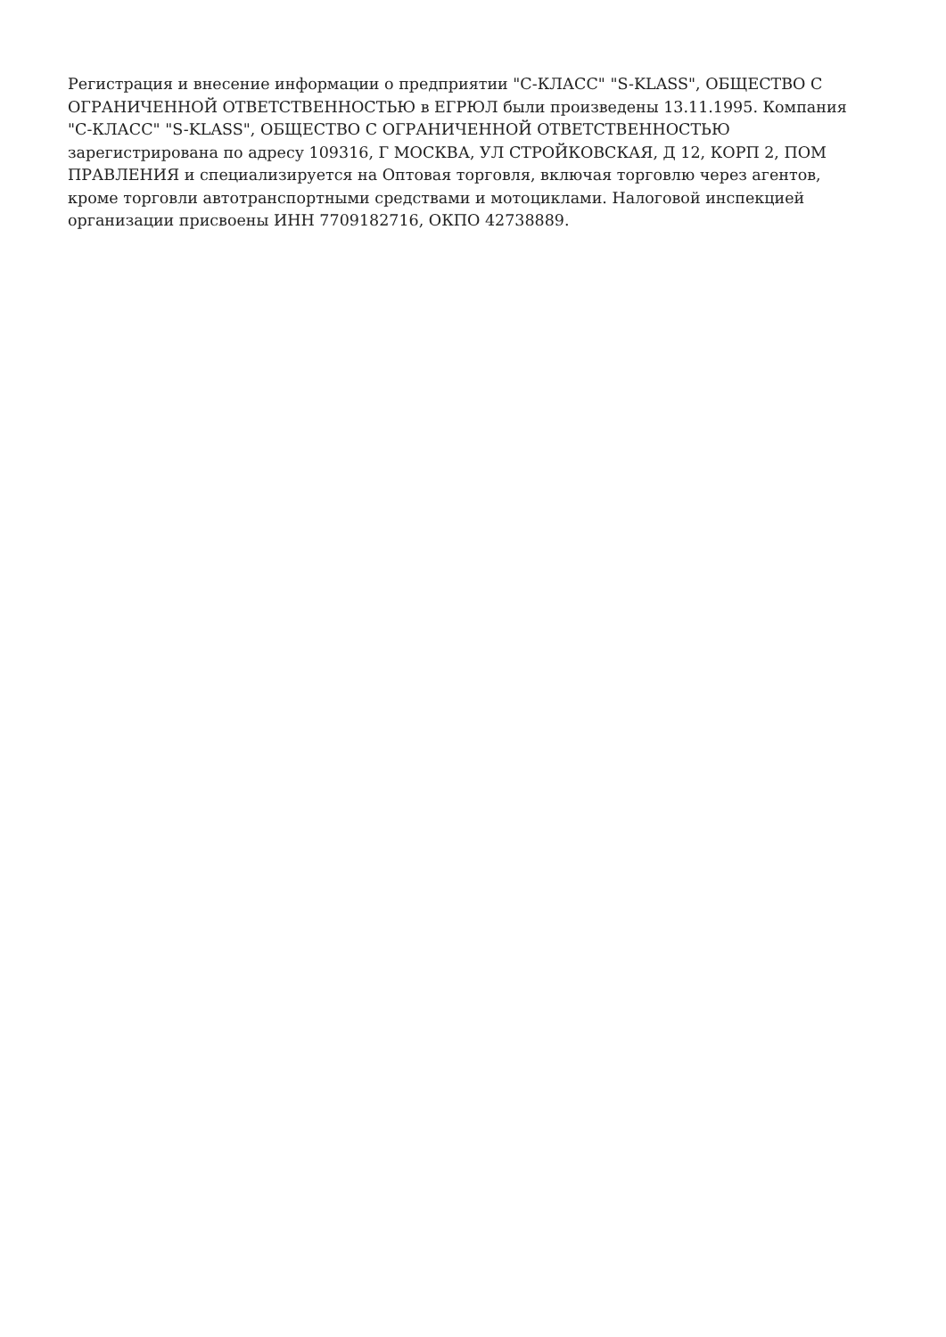Регистрация и внесение информации о предприятии "С-КЛАСС" "S-KLASS", ОБЩЕСТВО С ОГРАНИЧЕННОЙ ОТВЕТСТВЕННОСТЬЮ в ЕГРЮЛ были произведены 13.11.1995. Компания "С-КЛАСС" "S-KLASS", ОБЩЕСТВО С ОГРАНИЧЕННОЙ ОТВЕТСТВЕННОСТЬЮ зарегистрирована по адресу 109316, Г МОСКВА, УЛ СТРОЙКОВСКАЯ, Д 12, КОРП 2, ПОМ ПРАВЛЕНИЯ и специализируется на Оптовая торговля, включая торговлю через агентов, кроме торговли автотранспортными средствами и мотоциклами. Налоговой инспекцией организации присвоены ИНН 7709182716, ОКПО 42738889.